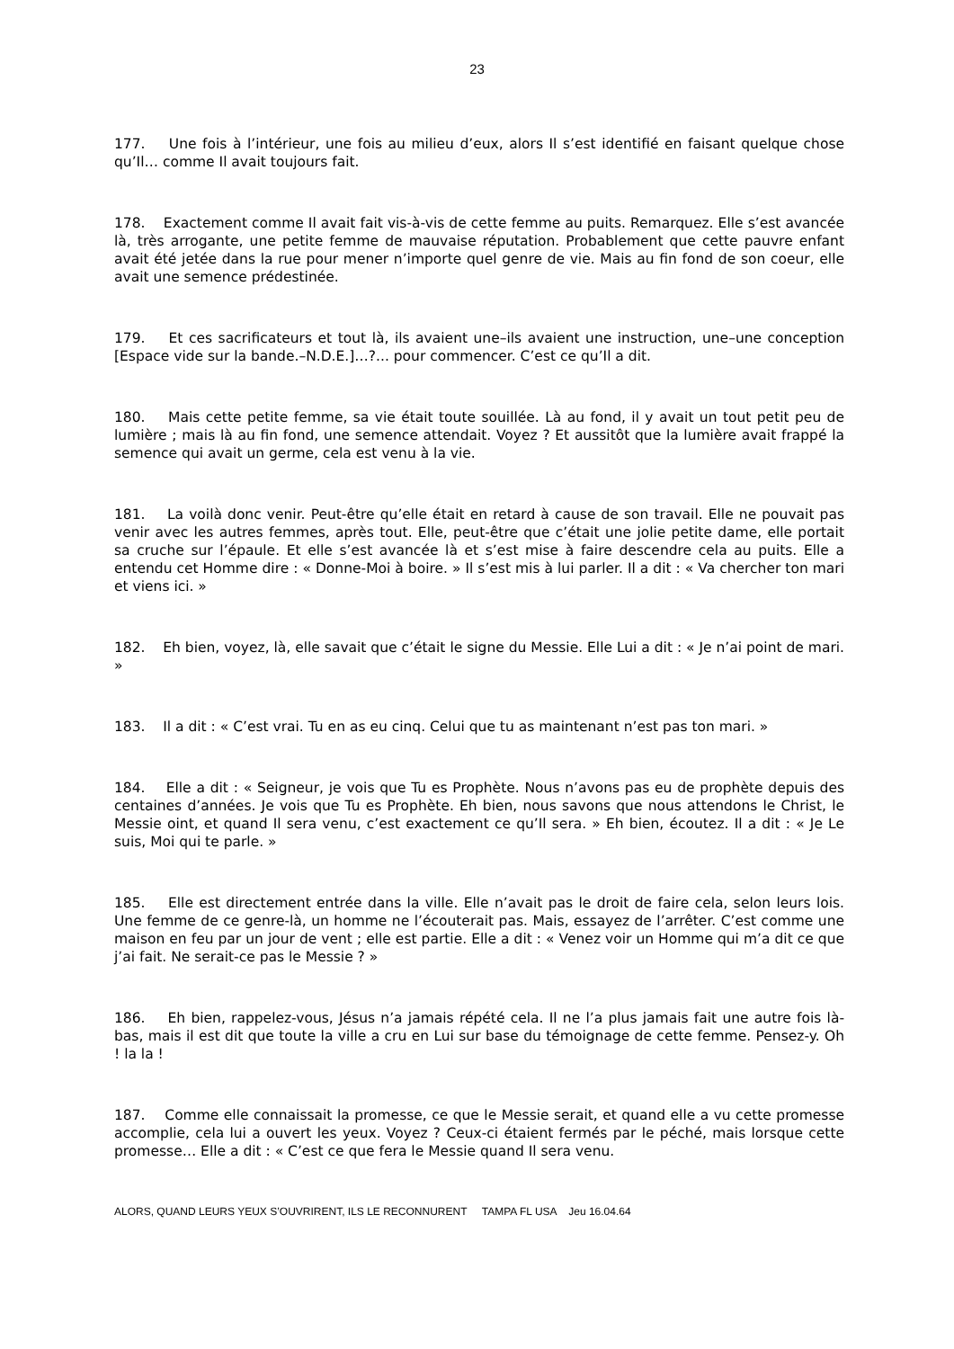23
177. Une fois à l’intérieur, une fois au milieu d’eux, alors Il s’est identifié en faisant quelque chose qu’Il… comme Il avait toujours fait.
178. Exactement comme Il avait fait vis-à-vis de cette femme au puits. Remarquez. Elle s’est avancée là, très arrogante, une petite femme de mauvaise réputation. Probablement que cette pauvre enfant avait été jetée dans la rue pour mener n’importe quel genre de vie. Mais au fin fond de son coeur, elle avait une semence prédestinée.
179. Et ces sacrificateurs et tout là, ils avaient une–ils avaient une instruction, une–une conception [Espace vide sur la bande.–N.D.E.]…?... pour commencer. C’est ce qu’Il a dit.
180. Mais cette petite femme, sa vie était toute souillée. Là au fond, il y avait un tout petit peu de lumière ; mais là au fin fond, une semence attendait. Voyez ? Et aussitôt que la lumière avait frappé la semence qui avait un germe, cela est venu à la vie.
181. La voilà donc venir. Peut-être qu’elle était en retard à cause de son travail. Elle ne pouvait pas venir avec les autres femmes, après tout. Elle, peut-être que c’était une jolie petite dame, elle portait sa cruche sur l’épaule. Et elle s’est avancée là et s’est mise à faire descendre cela au puits. Elle a entendu cet Homme dire : « Donne-Moi à boire. » Il s’est mis à lui parler. Il a dit : « Va chercher ton mari et viens ici. »
182. Eh bien, voyez, là, elle savait que c’était le signe du Messie. Elle Lui a dit : « Je n’ai point de mari. »
183. Il a dit : « C’est vrai. Tu en as eu cinq. Celui que tu as maintenant n’est pas ton mari. »
184. Elle a dit : « Seigneur, je vois que Tu es Prophète. Nous n’avons pas eu de prophète depuis des centaines d’années. Je vois que Tu es Prophète. Eh bien, nous savons que nous attendons le Christ, le Messie oint, et quand Il sera venu, c’est exactement ce qu’Il sera. » Eh bien, écoutez. Il a dit : « Je Le suis, Moi qui te parle. »
185. Elle est directement entrée dans la ville. Elle n’avait pas le droit de faire cela, selon leurs lois. Une femme de ce genre-là, un homme ne l’écouterait pas. Mais, essayez de l’arrêter. C’est comme une maison en feu par un jour de vent ; elle est partie. Elle a dit : « Venez voir un Homme qui m’a dit ce que j’ai fait. Ne serait-ce pas le Messie ? »
186. Eh bien, rappelez-vous, Jésus n’a jamais répété cela. Il ne l’a plus jamais fait une autre fois là-bas, mais il est dit que toute la ville a cru en Lui sur base du témoignage de cette femme. Pensez-y. Oh ! la la !
187. Comme elle connaissait la promesse, ce que le Messie serait, et quand elle a vu cette promesse accomplie, cela lui a ouvert les yeux. Voyez ? Ceux-ci étaient fermés par le péché, mais lorsque cette promesse… Elle a dit : « C’est ce que fera le Messie quand Il sera venu.
ALORS, QUAND LEURS YEUX S’OUVRIRENT, ILS LE RECONNURENT TAMPA FL USA Jeu 16.04.64